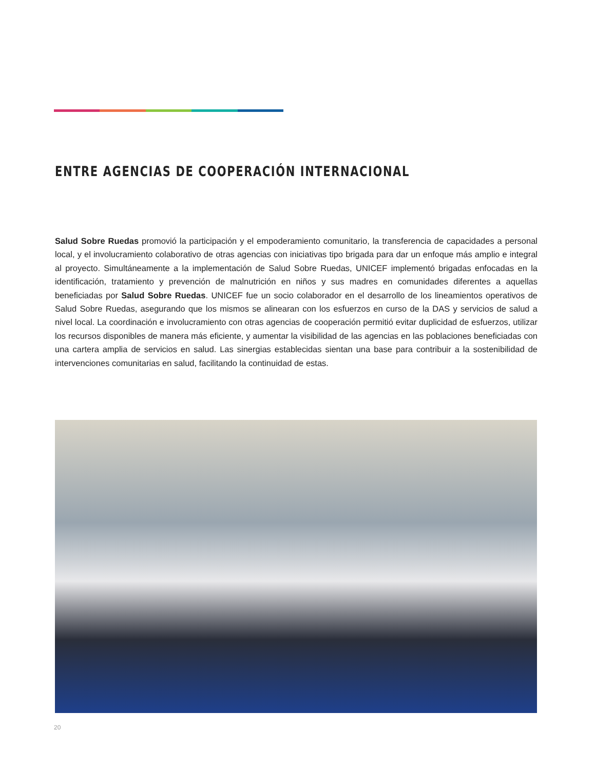ENTRE AGENCIAS DE COOPERACIÓN INTERNACIONAL
Salud Sobre Ruedas promovió la participación y el empoderamiento comunitario, la transferencia de capacidades a personal local, y el involucramiento colaborativo de otras agencias con iniciativas tipo brigada para dar un enfoque más amplio e integral al proyecto. Simultáneamente a la implementación de Salud Sobre Ruedas, UNICEF implementó brigadas enfocadas en la identificación, tratamiento y prevención de malnutrición en niños y sus madres en comunidades diferentes a aquellas beneficiadas por Salud Sobre Ruedas. UNICEF fue un socio colaborador en el desarrollo de los lineamientos operativos de Salud Sobre Ruedas, asegurando que los mismos se alinearan con los esfuerzos en curso de la DAS y servicios de salud a nivel local. La coordinación e involucramiento con otras agencias de cooperación permitió evitar duplicidad de esfuerzos, utilizar los recursos disponibles de manera más eficiente, y aumentar la visibilidad de las agencias en las poblaciones beneficiadas con una cartera amplia de servicios en salud. Las sinergias establecidas sientan una base para contribuir a la sostenibilidad de intervenciones comunitarias en salud, facilitando la continuidad de estas.
20